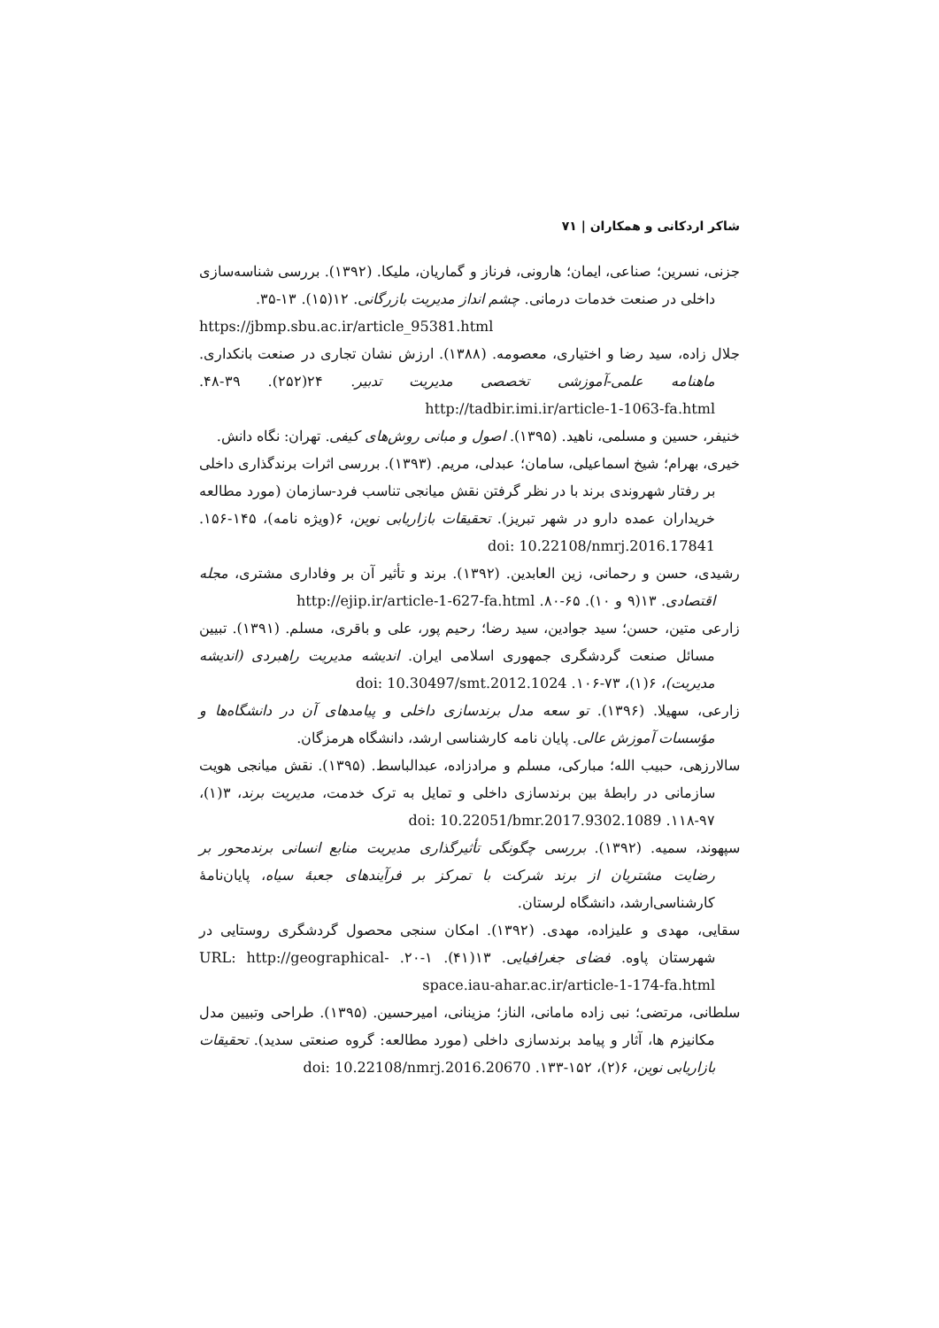شاکر اردکانی و همکاران | ۷۱
جزنی، نسرین؛ صناعی، ایمان؛ هارونی، فرناز و گماریان، ملیکا. (۱۳۹۲). بررسی شناسه‌سازی داخلی در صنعت خدمات درمانی. چشم انداز مدیریت بازرگانی. ۱۲(۱۵). ۱۳-۳۵.
https://jbmp.sbu.ac.ir/article_95381.html
جلال زاده، سید رضا و اختیاری، معصومه. (۱۳۸۸). ارزش نشان تجاری در صنعت بانکداری. ماهنامه علمی-آموزشی تخصصی مدیریت تدبیر. ۲۴(۲۵۲). ۳۹-۴۸. http://tadbir.imi.ir/article-1-1063-fa.html
خنیفر، حسین و مسلمی، ناهید. (۱۳۹۵). اصول و مبانی روش‌های کیفی. تهران: نگاه دانش.
خیری، بهرام؛ شیخ اسماعیلی، سامان؛ عبدلی، مریم. (۱۳۹۳). بررسی اثرات برندگذاری داخلی بر رفتار شهروندی برند با در نظر گرفتن نقش میانجی تناسب فرد-سازمان (مورد مطالعه خریداران عمده دارو در شهر تبریز). تحقیقات بازاریابی نوین، ۶(ویژه نامه)، ۱۴۵-۱۵۶. doi: 10.22108/nmrj.2016.17841
رشیدی، حسن و رحمانی، زین العابدین. (۱۳۹۲). برند و تأثیر آن بر وفاداری مشتری، مجله اقتصادی. ۱۳(۹ و ۱۰). ۶۵-۸۰. http://ejip.ir/article-1-627-fa.html
زارعی متین، حسن؛ سید جوادین، سید رضا؛ رحیم پور، علی و باقری، مسلم. (۱۳۹۱). تبیین مسائل صنعت گردشگری جمهوری اسلامی ایران. اندیشه مدیریت راهبردی (اندیشه مدیریت)، ۶(۱)، ۷۳-۱۰۶. doi: 10.30497/smt.2012.1024
زارعی، سهیلا. (۱۳۹۶). تو سعه مدل برندسازی داخلی و پیامدهای آن در دانشگاه‌ها و مؤسسات آموزش عالی. پایان نامه کارشناسی ارشد، دانشگاه هرمزگان.
سالارزهی، حبیب الله؛ مبارکی، مسلم و مرادزاده، عبدالباسط. (۱۳۹۵). نقش میانجی هویت سازمانی در رابطهٔ بین برندسازی داخلی و تمایل به ترک خدمت، مدیریت برند، ۳(۱)، ۹۷-۱۱۸. doi: 10.22051/bmr.2017.9302.1089
سپهوند، سمیه. (۱۳۹۲). بررسی چگونگی تأثیرگذاری مدیریت منابع انسانی برندمحور بر رضایت مشتریان از برند شرکت با تمرکز بر فرآیندهای جعبهٔ سیاه، پایان‌نامهٔ کارشناسی‌ارشد، دانشگاه لرستان.
سقایی، مهدی و علیزاده، مهدی. (۱۳۹۲). امکان سنجی محصول گردشگری روستایی در شهرستان پاوه. فضای جغرافیایی. ۱۳(۴۱). ۱-۲۰. URL: http://geographical-space.iau-ahar.ac.ir/article-1-174-fa.html
سلطانی، مرتضی؛ نبی زاده مامانی، الناز؛ مزینانی، امیرحسین. (۱۳۹۵). طراحی وتبیین مدل مکانیزم ها، آثار و پیامد برندسازی داخلی (مورد مطالعه: گروه صنعتی سدید). تحقیقات بازاریابی نوین، ۶(۲)، ۱۵۲-۱۳۳. doi: 10.22108/nmrj.2016.20670